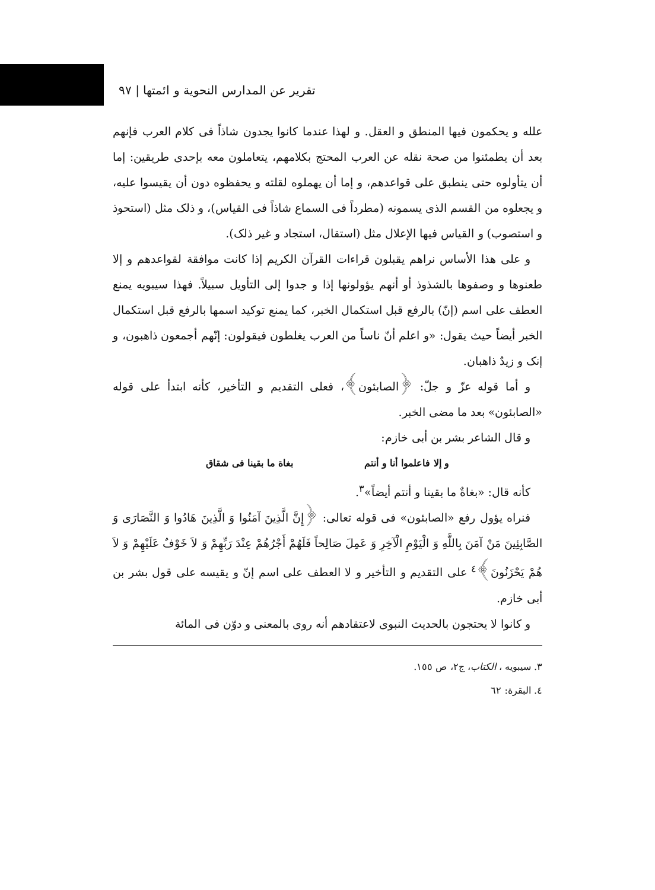تقرير عن المدارس النحوية و ائمتها | ٩٧
علله و يحكمون فيها المنطق و العقل. و لهذا عندما كانوا يجدون شاذاً فى كلام العرب فإنهم بعد أن يطمئنوا من صحة نقله عن العرب المحتج بكلامهم، يتعاملون معه بإحدى طريقين: إما أن يتأولوه حتى ينطبق على قواعدهم، و إما أن يهملوه لقلته و يحفظوه دون أن يقيسوا عليه، و يجعلوه من القسم الذى يسمونه (مطرداً فى السماع شاذاً فى القياس)، و ذلک مثل (استحوذ و استصوب) و القياس فيها الإعلال مثل (استقال، استجاد و غير ذلک).
و على هذا الأساس نراهم يقبلون قراءات القرآن الكريم إذا كانت موافقة لقواعدهم و إلا طعنوها و وصفوها بالشذوذ أو أنهم يؤولونها إذا و جدوا إلى التأويل سبيلاً. فهذا سيبويه يمنع العطف على اسم (إنّ) بالرفع قبل استكمال الخبر، كما يمنع توكيد اسمها بالرفع قبل استكمال الخبر أيضاً حيث يقول: «و اعلم أنّ ناساً من العرب يغلطون فيقولون: إنّهم أجمعون ذاهبون، و إنک و زيدٌ ذاهبان.
و أما قوله عزّ و جلّ: ﴿الصابئون﴾، فعلى التقديم و التأخير، كأنه ابتدأ على قوله «الصابئون» بعد ما مضى الخبر.
و قال الشاعر بشر بن أبى خازم:
و إلا فاعلموا أنا و أنتم بغاة ما بقينا فى شقاق
كأنه قال: «بغاةٌ ما بقينا و أنتم أيضاً»<sup>٣</sup>.
فنراه يؤول رفع «الصابئون» فى قوله تعالى: ﴿إِنَّ الَّذِينَ آمَنُوا وَ الَّذِينَ هَادُوا وَ النَّصَارَى وَ الصَّابِئِينَ مَنْ آمَنَ بِاللَّهِ وَ الْيَوْمِ الْآخِرِ وَ عَمِلَ صَالِحاً فَلَهُمْ أَجْرُهُمْ عِنْدَ رَبِّهِمْ وَ لاَ خَوْفٌ عَلَيْهِمْ وَ لاَ هُمْ يَحْزَنُونَ﴾<sup>٤</sup> على التقديم و التأخير و لا العطف على اسم إنّ و يقيسه على قول بشر بن أبى خازم.
و كانوا لا يحتجون بالحديث النبوى لاعتقادهم أنه روى بالمعنى و دوّن فى المائة
٣. سيبويه ، الكتاب، ج٢، ص ١٥٥.
٤. البقرة: ٦٢